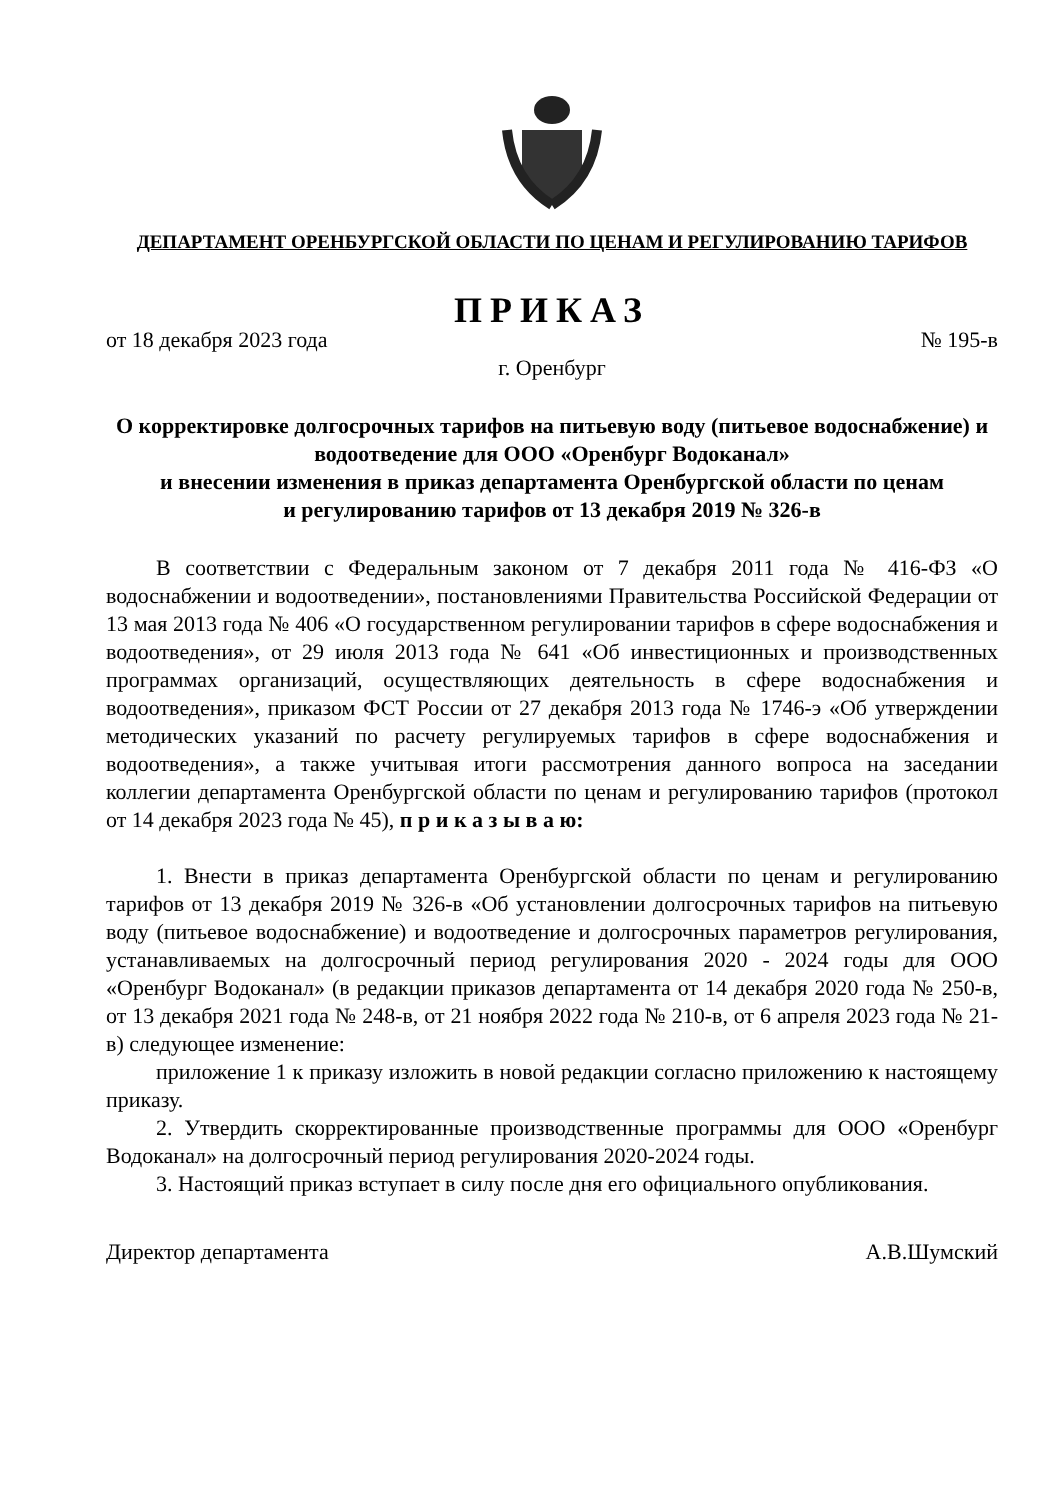ДЕПАРТАМЕНТ ОРЕНБУРГСКОЙ ОБЛАСТИ ПО ЦЕНАМ И РЕГУЛИРОВАНИЮ ТАРИФОВ
ПРИКАЗ
от 18 декабря 2023 года № 195-в
г. Оренбург
О корректировке долгосрочных тарифов на питьевую воду (питьевое водоснабжение) и водоотведение для ООО «Оренбург Водоканал»
и внесении изменения в приказ департамента Оренбургской области по ценам
и регулированию тарифов от 13 декабря 2019 № 326-в
В соответствии с Федеральным законом от 7 декабря 2011 года № 416-ФЗ «О водоснабжении и водоотведении», постановлениями Правительства Российской Федерации от 13 мая 2013 года № 406 «О государственном регулировании тарифов в сфере водоснабжения и водоотведения», от 29 июля 2013 года № 641 «Об инвестиционных и производственных программах организаций, осуществляющих деятельность в сфере водоснабжения и водоотведения», приказом ФСТ России от 27 декабря 2013 года № 1746-э «Об утверждении методических указаний по расчету регулируемых тарифов в сфере водоснабжения и водоотведения», а также учитывая итоги рассмотрения данного вопроса на заседании коллегии департамента Оренбургской области по ценам и регулированию тарифов (протокол от 14 декабря 2023 года № 45), п р и к а з ы в а ю:
1. Внести в приказ департамента Оренбургской области по ценам и регулированию тарифов от 13 декабря 2019 № 326-в «Об установлении долгосрочных тарифов на питьевую воду (питьевое водоснабжение) и водоотведение и долгосрочных параметров регулирования, устанавливаемых на долгосрочный период регулирования 2020 - 2024 годы для ООО «Оренбург Водоканал» (в редакции приказов департамента от 14 декабря 2020 года № 250-в, от 13 декабря 2021 года № 248-в, от 21 ноября 2022 года № 210-в, от 6 апреля 2023 года № 21-в) следующее изменение:
приложение 1 к приказу изложить в новой редакции согласно приложению к настоящему приказу.
2. Утвердить скорректированные производственные программы для ООО «Оренбург Водоканал» на долгосрочный период регулирования 2020-2024 годы.
3. Настоящий приказ вступает в силу после дня его официального опубликования.
Директор департамента А.В.Шумский